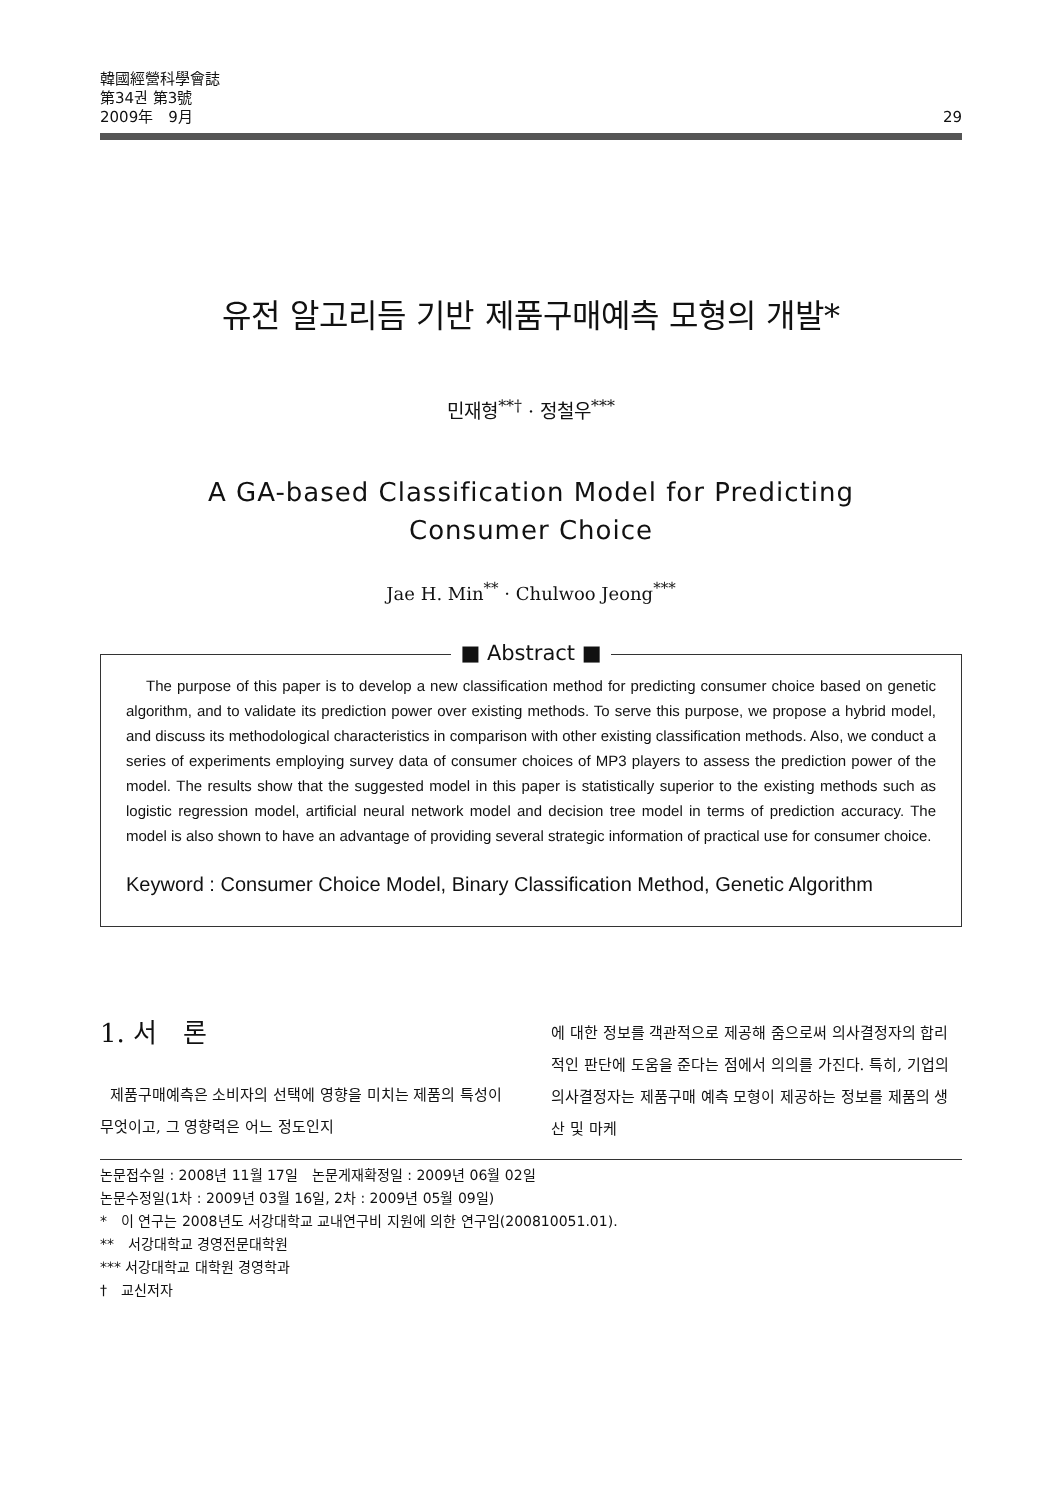韓國經營科學會誌
第34권 第3號
2009年　9月
29
유전 알고리듬 기반 제품구매예측 모형의 개발*
민재형<sup>**†</sup> · 정철우<sup>***</sup>
A GA-based Classification Model for Predicting
Consumer Choice
Jae H. Min<sup>**</sup> · Chulwoo Jeong<sup>***</sup>
■ Abstract ■
The purpose of this paper is to develop a new classification method for predicting consumer choice based on genetic algorithm, and to validate its prediction power over existing methods. To serve this purpose, we propose a hybrid model, and discuss its methodological characteristics in comparison with other existing classification methods. Also, we conduct a series of experiments employing survey data of consumer choices of MP3 players to assess the prediction power of the model. The results show that the suggested model in this paper is statistically superior to the existing methods such as logistic regression model, artificial neural network model and decision tree model in terms of prediction accuracy. The model is also shown to have an advantage of providing several strategic information of practical use for consumer choice.
Keyword : Consumer Choice Model, Binary Classification Method, Genetic Algorithm
1. 서　론
제품구매예측은 소비자의 선택에 영향을 미치는 제품의 특성이 무엇이고, 그 영향력은 어느 정도인지
에 대한 정보를 객관적으로 제공해 줌으로써 의사결정자의 합리적인 판단에 도움을 준다는 점에서 의의를 가진다. 특히, 기업의 의사결정자는 제품구매 예측 모형이 제공하는 정보를 제품의 생산 및 마케
논문접수일 : 2008년 11월 17일　논문게재확정일 : 2009년 06월 02일
논문수정일(1차 : 2009년 03월 16일, 2차 : 2009년 05월 09일)
*　이 연구는 2008년도 서강대학교 교내연구비 지원에 의한 연구임(200810051.01).
**　서강대학교 경영전문대학원
*** 서강대학교 대학원 경영학과
†　교신저자